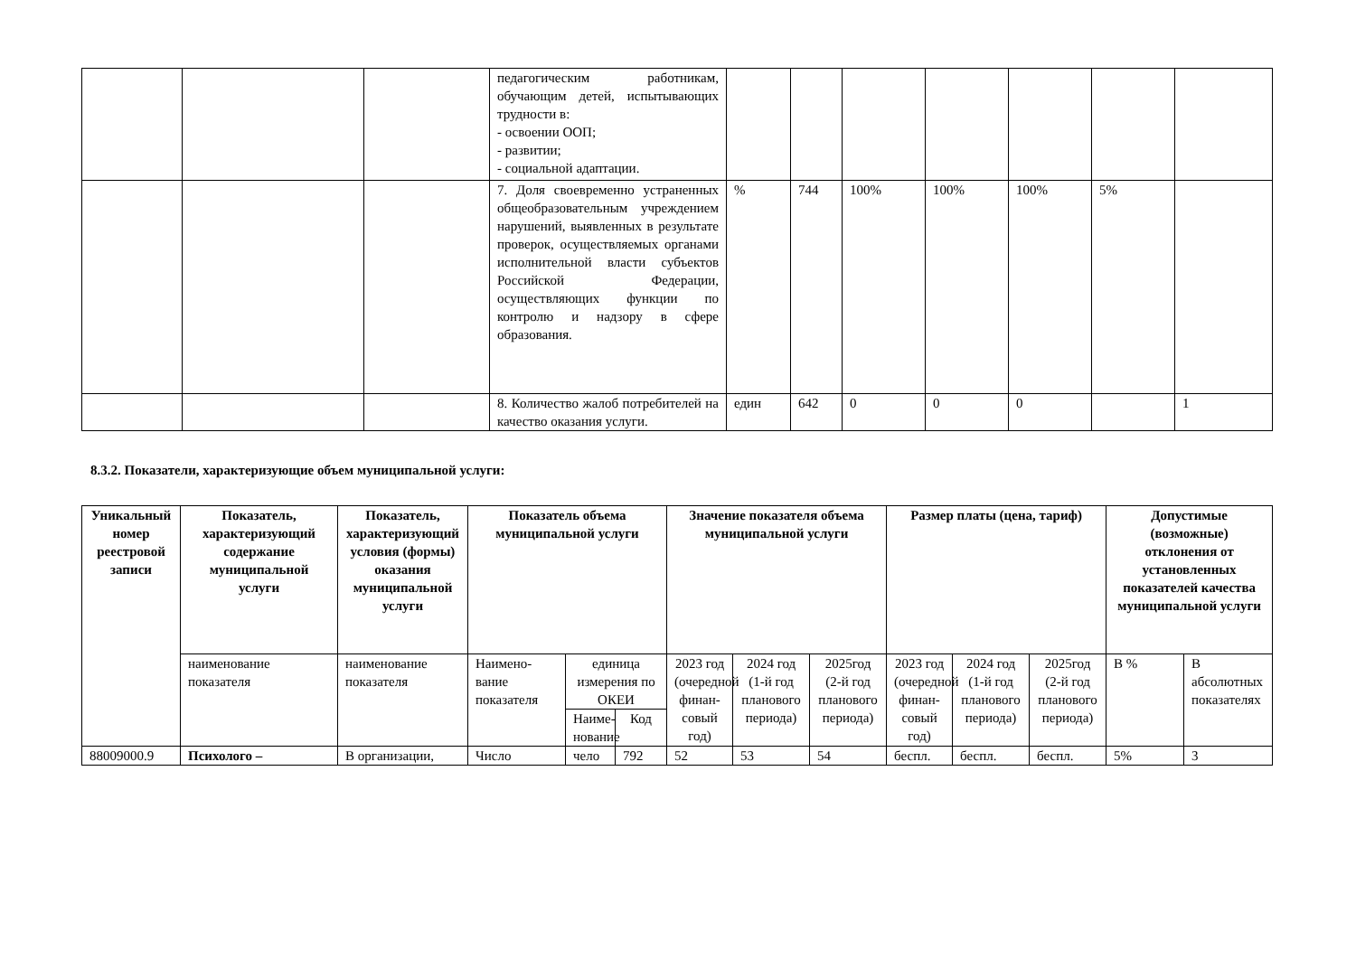| | | | педагогическим работникам, обучающим детей, испытывающих трудности в: - освоении ООП; - развитии; - социальной адаптации. | | | | | | | |
| | | | 7. Доля своевременно устраненных общеобразовательным учреждением нарушений, выявленных в результате проверок, осуществляемых органами исполнительной власти субъектов Российской Федерации, осуществляющих функции по контролю и надзору в сфере образования. | % | 744 | 100% | 100% | 100% | 5% | |
| | | | 8. Количество жалоб потребителей на качество оказания услуги. | един | 642 | 0 | 0 | 0 | | 1 |
8.3.2. Показатели, характеризующие объем муниципальной услуги:
| Уникальный номер реестровой записи | Показатель, характеризующий содержание муниципальной услуги | Показатель, характеризующий условия (формы) оказания муниципальной услуги | Показатель объема муниципальной услуги | | | Значение показателя объема муниципальной услуги | | | Размер платы (цена, тариф) | | | Допустимые (возможные) отклонения от установленных показателей качества муниципальной услуги | |
| --- | --- | --- | --- | --- | --- | --- | --- | --- | --- | --- | --- | --- | --- |
| | наименование показателя | наименование показателя | Наимено-вание показателя | единица измерения по ОКЕИ | | 2023 год (очередной финан-совый год) | 2024 год (1-й год планового периода) | 2025год (2-й год планового периода) | 2023 год (очередной финан-совый год) | 2024 год (1-й год планового периода) | 2025год (2-й год планового периода) | В % | В абсолютных показателях |
| | | | | Наиме-нование | Код | | | | | | | | |
| 88009000.9 | Психолого – | В организации, | Число | чело | 792 | 52 | 53 | 54 | беспл. | беспл. | беспл. | 5% | 3 |